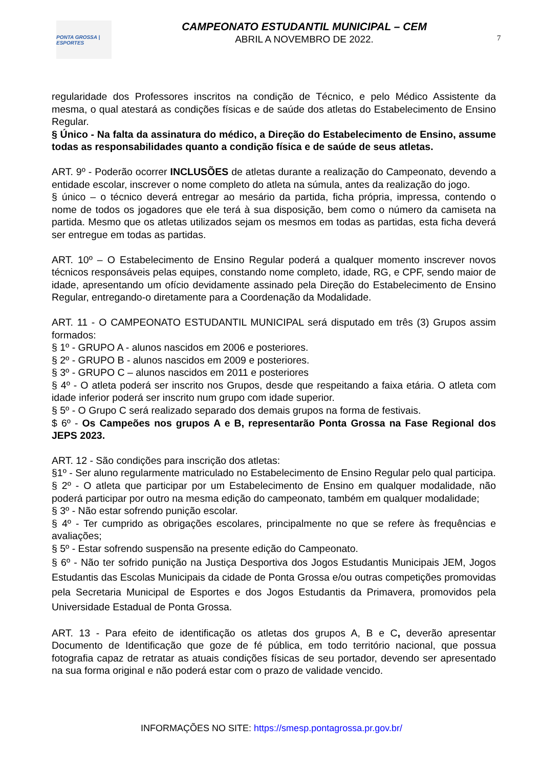PONTA GROSSA | ESPORTES
CAMPEONATO ESTUDANTIL MUNICIPAL – CEM
ABRIL A NOVEMBRO DE 2022.
7
regularidade dos Professores inscritos na condição de Técnico, e pelo Médico Assistente da mesma, o qual atestará as condições físicas e de saúde dos atletas do Estabelecimento de Ensino Regular.
§ Único - Na falta da assinatura do médico, a Direção do Estabelecimento de Ensino, assume todas as responsabilidades quanto a condição física e de saúde de seus atletas.
ART. 9º - Poderão ocorrer INCLUSÕES de atletas durante a realização do Campeonato, devendo a entidade escolar, inscrever o nome completo do atleta na súmula, antes da realização do jogo.
§ único – o técnico deverá entregar ao mesário da partida, ficha própria, impressa, contendo o nome de todos os jogadores que ele terá à sua disposição, bem como o número da camiseta na partida. Mesmo que os atletas utilizados sejam os mesmos em todas as partidas, esta ficha deverá ser entregue em todas as partidas.
ART. 10º – O Estabelecimento de Ensino Regular poderá a qualquer momento inscrever novos técnicos responsáveis pelas equipes, constando nome completo, idade, RG, e CPF, sendo maior de idade, apresentando um ofício devidamente assinado pela Direção do Estabelecimento de Ensino Regular, entregando-o diretamente para a Coordenação da Modalidade.
ART. 11 - O CAMPEONATO ESTUDANTIL MUNICIPAL será disputado em três (3) Grupos assim formados:
§ 1º - GRUPO A - alunos nascidos em 2006 e posteriores.
§ 2º - GRUPO B - alunos nascidos em 2009 e posteriores.
§ 3º - GRUPO C – alunos nascidos em 2011 e posteriores
§ 4º - O atleta poderá ser inscrito nos Grupos, desde que respeitando a faixa etária. O atleta com idade inferior poderá ser inscrito num grupo com idade superior.
§ 5º - O Grupo C será realizado separado dos demais grupos na forma de festivais.
$ 6º - Os Campeões nos grupos A e B, representarão Ponta Grossa na Fase Regional dos JEPS 2023.
ART. 12 - São condições para inscrição dos atletas:
§1º - Ser aluno regularmente matriculado no Estabelecimento de Ensino Regular pelo qual participa.
§ 2º - O atleta que participar por um Estabelecimento de Ensino em qualquer modalidade, não poderá participar por outro na mesma edição do campeonato, também em qualquer modalidade;
§ 3º - Não estar sofrendo punição escolar.
§ 4º - Ter cumprido as obrigações escolares, principalmente no que se refere às frequências e avaliações;
§ 5º - Estar sofrendo suspensão na presente edição do Campeonato.
§ 6º - Não ter sofrido punição na Justiça Desportiva dos Jogos Estudantis Municipais JEM, Jogos Estudantis das Escolas Municipais da cidade de Ponta Grossa e/ou outras competições promovidas pela Secretaria Municipal de Esportes e dos Jogos Estudantis da Primavera, promovidos pela Universidade Estadual de Ponta Grossa.
ART. 13 - Para efeito de identificação os atletas dos grupos A, B e C, deverão apresentar Documento de Identificação que goze de fé pública, em todo território nacional, que possua fotografia capaz de retratar as atuais condições físicas de seu portador, devendo ser apresentado na sua forma original e não poderá estar com o prazo de validade vencido.
INFORMAÇÕES NO SITE: https://smesp.pontagrossa.pr.gov.br/